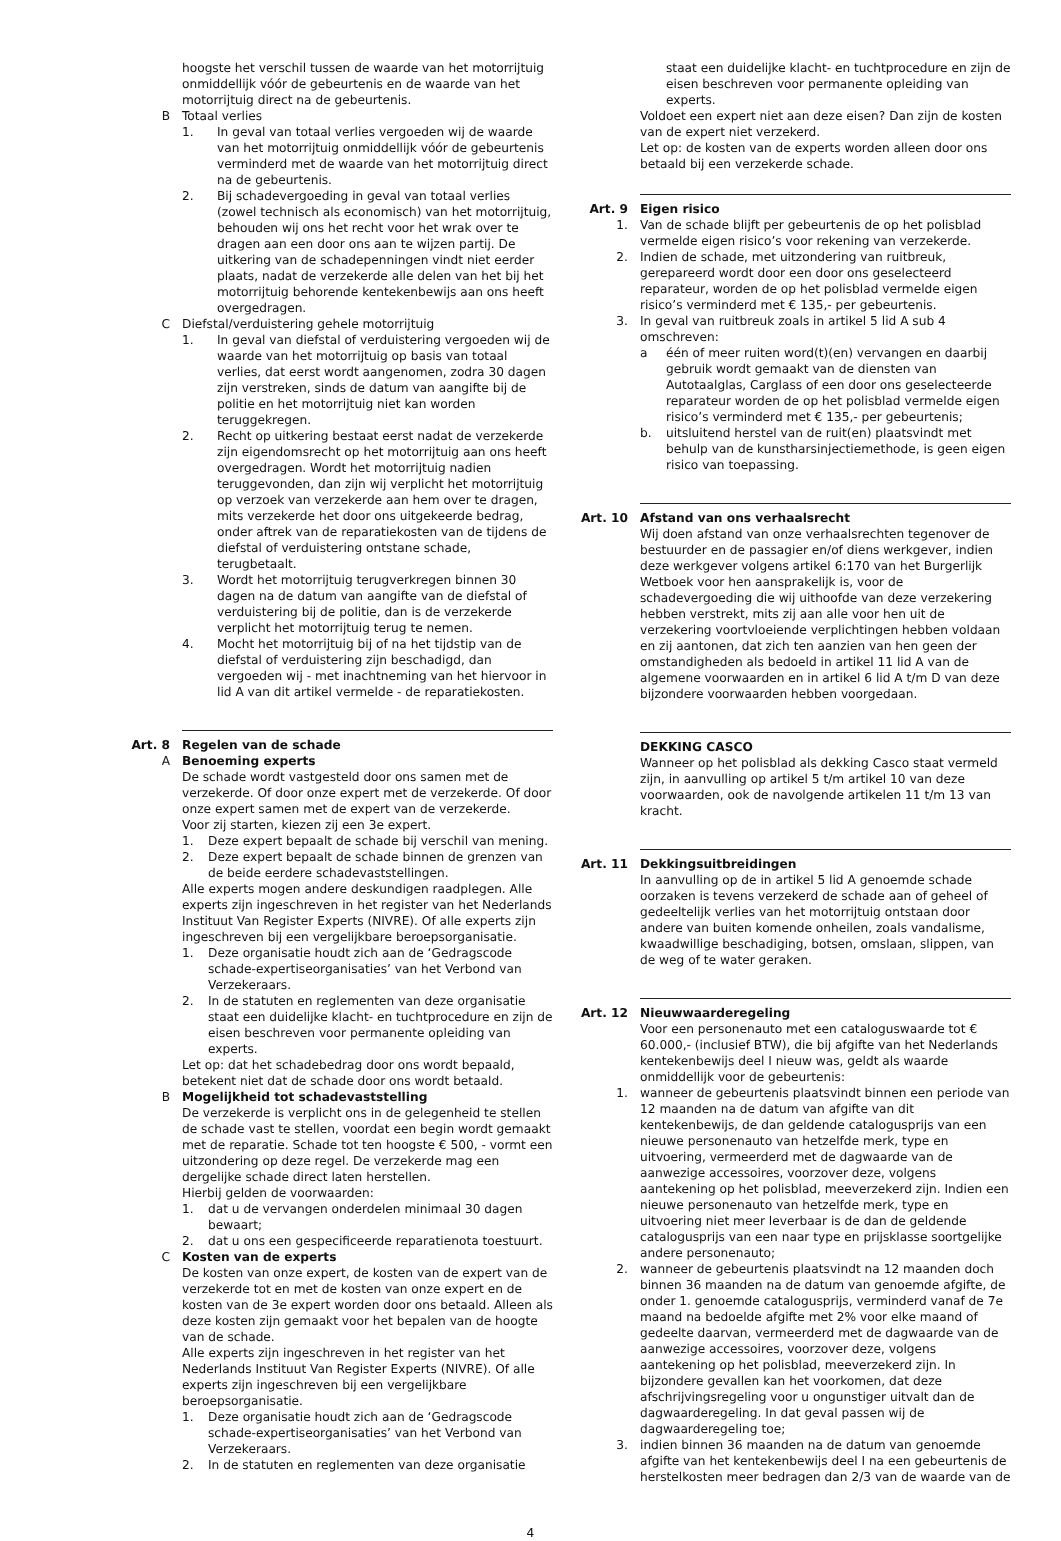hoogste het verschil tussen de waarde van het motorrijtuig onmiddellijk vóór de gebeurtenis en de waarde van het motorrijtuig direct na de gebeurtenis.
B Totaal verlies
1. In geval van totaal verlies vergoeden wij de waarde van het motorrijtuig onmiddellijk vóór de gebeurtenis verminderd met de waarde van het motorrijtuig direct na de gebeurtenis.
2. Bij schadevergoeding in geval van totaal verlies (zowel technisch als economisch) van het motorrijtuig, behouden wij ons het recht voor het wrak over te dragen aan een door ons aan te wijzen partij. De uitkering van de schadepenningen vindt niet eerder plaats, nadat de verzekerde alle delen van het bij het motorrijtuig behorende kentekenbewijs aan ons heeft overgedragen.
C Diefstal/verduistering gehele motorrijtuig
1. In geval van diefstal of verduistering vergoeden wij de waarde van het motorrijtuig op basis van totaal verlies, dat eerst wordt aangenomen, zodra 30 dagen zijn verstreken, sinds de datum van aangifte bij de politie en het motorrijtuig niet kan worden teruggekregen.
2. Recht op uitkering bestaat eerst nadat de verzekerde zijn eigendomsrecht op het motorrijtuig aan ons heeft overgedragen. Wordt het motorrijtuig nadien teruggevonden, dan zijn wij verplicht het motorrijtuig op verzoek van verzekerde aan hem over te dragen, mits verzekerde het door ons uitgekeerde bedrag, onder aftrek van de reparatiekosten van de tijdens de diefstal of verduistering ontstane schade, terugbetaalt.
3. Wordt het motorrijtuig terugverkregen binnen 30 dagen na de datum van aangifte van de diefstal of verduistering bij de politie, dan is de verzekerde verplicht het motorrijtuig terug te nemen.
4. Mocht het motorrijtuig bij of na het tijdstip van de diefstal of verduistering zijn beschadigd, dan vergoeden wij - met inachtneming van het hiervoor in lid A van dit artikel vermelde - de reparatiekosten.
Art. 8 Regelen van de schade
A Benoeming experts
De schade wordt vastgesteld door ons samen met de verzekerde. Of door onze expert met de verzekerde. Of door onze expert samen met de expert van de verzekerde.
Voor zij starten, kiezen zij een 3e expert.
1. Deze expert bepaalt de schade bij verschil van mening.
2. Deze expert bepaalt de schade binnen de grenzen van de beide eerdere schadevaststellingen.
Alle experts mogen andere deskundigen raadplegen. Alle experts zijn ingeschreven in het register van het Nederlands Instituut Van Register Experts (NIVRE). Of alle experts zijn ingeschreven bij een vergelijkbare beroepsorganisatie.
1. Deze organisatie houdt zich aan de ‘Gedragscode schade-expertiseorganisaties’ van het Verbond van Verzekeraars.
2. In de statuten en reglementen van deze organisatie staat een duidelijke klacht- en tuchtprocedure en zijn de eisen beschreven voor permanente opleiding van experts.
Let op: dat het schadebedrag door ons wordt bepaald, betekent niet dat de schade door ons wordt betaald.
B Mogelijkheid tot schadevaststelling
De verzekerde is verplicht ons in de gelegenheid te stellen de schade vast te stellen, voordat een begin wordt gemaakt met de reparatie. Schade tot ten hoogste € 500, - vormt een uitzondering op deze regel. De verzekerde mag een dergelijke schade direct laten herstellen.
Hierbij gelden de voorwaarden:
1. dat u de vervangen onderdelen minimaal 30 dagen bewaart;
2. dat u ons een gespecificeerde reparatienota toestuurt.
C Kosten van de experts
De kosten van onze expert, de kosten van de expert van de verzekerde tot en met de kosten van onze expert en de kosten van de 3e expert worden door ons betaald. Alleen als deze kosten zijn gemaakt voor het bepalen van de hoogte van de schade.
Alle experts zijn ingeschreven in het register van het Nederlands Instituut Van Register Experts (NIVRE). Of alle experts zijn ingeschreven bij een vergelijkbare beroepsorganisatie.
1. Deze organisatie houdt zich aan de ‘Gedragscode schade-expertiseorganisaties’ van het Verbond van Verzekeraars.
2. In de statuten en reglementen van deze organisatie
staat een duidelijke klacht- en tuchtprocedure en zijn de eisen beschreven voor permanente opleiding van experts.
Voldoet een expert niet aan deze eisen? Dan zijn de kosten van de expert niet verzekerd.
Let op: de kosten van de experts worden alleen door ons betaald bij een verzekerde schade.
Art. 9 Eigen risico
1. Van de schade blijft per gebeurtenis de op het polisblad vermelde eigen risico’s voor rekening van verzekerde.
2. Indien de schade, met uitzondering van ruitbreuk, gerepareerd wordt door een door ons geselecteerd reparateur, worden de op het polisblad vermelde eigen risico’s verminderd met € 135,- per gebeurtenis.
3. In geval van ruitbreuk zoals in artikel 5 lid A sub 4 omschreven:
a één of meer ruiten word(t)(en) vervangen en daarbij gebruik wordt gemaakt van de diensten van Autotaalglas, Carglass of een door ons geselecteerde reparateur worden de op het polisblad vermelde eigen risico’s verminderd met € 135,- per gebeurtenis;
b. uitsluitend herstel van de ruit(en) plaatsvindt met behulp van de kunstharsinjectiemethode, is geen eigen risico van toepassing.
Art. 10 Afstand van ons verhaalsrecht
Wij doen afstand van onze verhaalsrechten tegenover de bestuurder en de passagier en/of diens werkgever, indien deze werkgever volgens artikel 6:170 van het Burgerlijk Wetboek voor hen aansprakelijk is, voor de schadevergoeding die wij uithoofde van deze verzekering hebben verstrekt, mits zij aan alle voor hen uit de verzekering voortvloeiende verplichtingen hebben voldaan en zij aantonen, dat zich ten aanzien van hen geen der omstandigheden als bedoeld in artikel 11 lid A van de algemene voorwaarden en in artikel 6 lid A t/m D van deze bijzondere voorwaarden hebben voorgedaan.
DEKKING CASCO
Wanneer op het polisblad als dekking Casco staat vermeld zijn, in aanvulling op artikel 5 t/m artikel 10 van deze voorwaarden, ook de navolgende artikelen 11 t/m 13 van kracht.
Art. 11 Dekkingsuitbreidingen
In aanvulling op de in artikel 5 lid A genoemde schade oorzaken is tevens verzekerd de schade aan of geheel of gedeeltelijk verlies van het motorrijtuig ontstaan door andere van buiten komende onheilen, zoals vandalisme, kwaadwillige beschadiging, botsen, omslaan, slippen, van de weg of te water geraken.
Art. 12 Nieuwwaarderegeling
Voor een personenauto met een cataloguswaarde tot € 60.000,- (inclusief BTW), die bij afgifte van het Nederlands kentekenbewijs deel I nieuw was, geldt als waarde onmiddellijk voor de gebeurtenis:
1. wanneer de gebeurtenis plaatsvindt binnen een periode van 12 maanden na de datum van afgifte van dit kentekenbewijs, de dan geldende catalogusprijs van een nieuwe personenauto van hetzelfde merk, type en uitvoering, vermeerderd met de dagwaarde van de aanwezige accessoires, voorzover deze, volgens aantekening op het polisblad, meeverzekerd zijn. Indien een nieuwe personenauto van hetzelfde merk, type en uitvoering niet meer leverbaar is de dan de geldende catalogusprijs van een naar type en prijsklasse soortgelijke andere personenauto;
2. wanneer de gebeurtenis plaatsvindt na 12 maanden doch binnen 36 maanden na de datum van genoemde afgifte, de onder 1. genoemde catalogusprijs, verminderd vanaf de 7e maand na bedoelde afgifte met 2% voor elke maand of gedeelte daarvan, vermeerderd met de dagwaarde van de aanwezige accessoires, voorzover deze, volgens aantekening op het polisblad, meeverzekerd zijn. In bijzondere gevallen kan het voorkomen, dat deze afschrijvingsregeling voor u ongunstiger uitvalt dan de dagwaarderegeling. In dat geval passen wij de dagwaarderegeling toe;
3. indien binnen 36 maanden na de datum van genoemde afgifte van het kentekenbewijs deel I na een gebeurtenis de herstelkosten meer bedragen dan 2/3 van de waarde van de
4